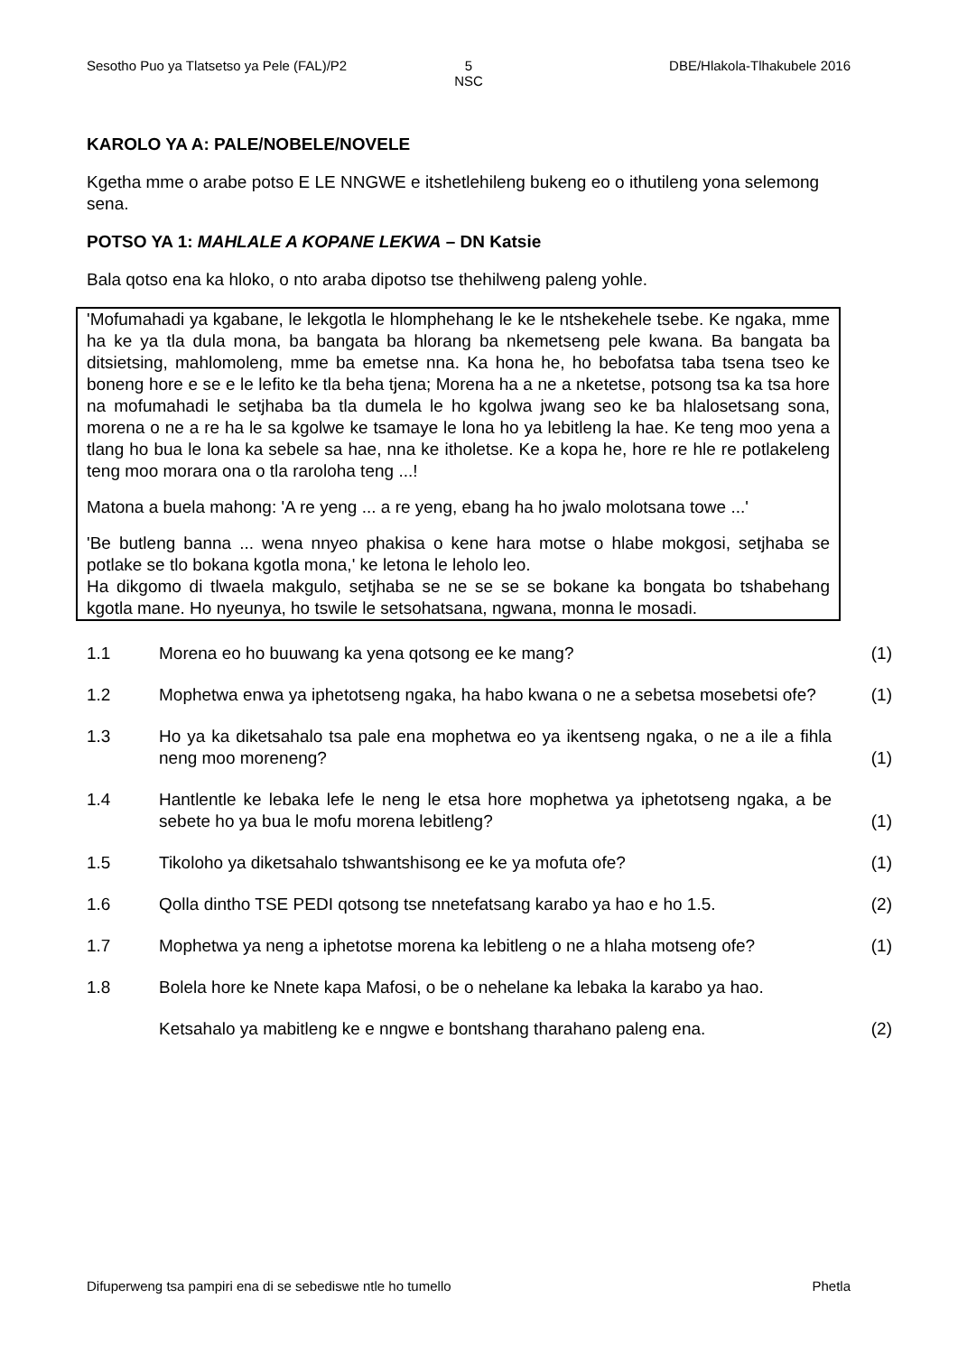Sesotho Puo ya Tlatsetso ya Pele (FAL)/P2
5
NSC
DBE/Hlakola-Tlhakubele 2016
KAROLO YA A: PALE/NOBELE/NOVELE
Kgetha mme o arabe potso E LE NNGWE e itshetlehileng bukeng eo o ithutileng yona selemong sena.
POTSO YA 1: MAHLALE A KOPANE LEKWA – DN Katsie
Bala qotso ena ka hloko, o nto araba dipotso tse thehilweng paleng yohle.
'Mofumahadi ya kgabane, le lekgotla le hlomphehang le ke le ntshekehele tsebe. Ke ngaka, mme ha ke ya tla dula mona, ba bangata ba hlorang ba nkemetseng pele kwana. Ba bangata ba ditsietsing, mahlomoleng, mme ba emetse nna. Ka hona he, ho bebofatsa taba tsena tseo ke boneng hore e se e le lefito ke tla beha tjena; Morena ha a ne a nketetse, potsong tsa ka tsa hore na mofumahadi le setjhaba ba tla dumela le ho kgolwa jwang seo ke ba hlalosetsang sona, morena o ne a re ha le sa kgolwe ke tsamaye le lona ho ya lebitleng la hae. Ke teng moo yena a tlang ho bua le lona ka sebele sa hae, nna ke itholetse. Ke a kopa he, hore re hle re potlakeleng teng moo morara ona o tla raroloha teng ...!
Matona a buela mahong: 'A re yeng ... a re yeng, ebang ha ho jwalo molotsana towe ...'
'Be butleng banna ... wena nnyeo phakisa o kene hara motse o hlabe mokgosi, setjhaba se potlake se tlo bokana kgotla mona,' ke letona le leholo leo.
Ha dikgomo di tlwaela makgulo, setjhaba se ne se se se bokane ka bongata bo tshabehang kgotla mane. Ho nyeunya, ho tswile le setsohatsana, ngwana, monna le mosadi.
1.1 Morena eo ho buuwang ka yena qotsong ee ke mang? (1)
1.2 Mophetwa enwa ya iphetotseng ngaka, ha habo kwana o ne a sebetsa mosebetsi ofe?
(1)
1.3 Ho ya ka diketsahalo tsa pale ena mophetwa eo ya ikentseng ngaka, o ne a ile a fihla neng moo moreneng?
(1)
1.4 Hantlentle ke lebaka lefe le neng le etsa hore mophetwa ya iphetotseng ngaka, a be sebete ho ya bua le mofu morena lebitleng?
(1)
1.5 Tikoloho ya diketsahalo tshwantshisong ee ke ya mofuta ofe? (1)
1.6 Qolla dintho TSE PEDI qotsong tse nnetefatsang karabo ya hao e ho 1.5.
(2)
1.7 Mophetwa ya neng a iphetotse morena ka lebitleng o ne a hlaha motseng ofe?
(1)
1.8 Bolela hore ke Nnete kapa Mafosi, o be o nehelane ka lebaka la karabo ya hao.
Ketsahalo ya mabitleng ke e nngwe e bontshang tharahano paleng ena.
(2)
Difuperweng tsa pampiri ena di se sebediswe ntle ho tumello Phetla